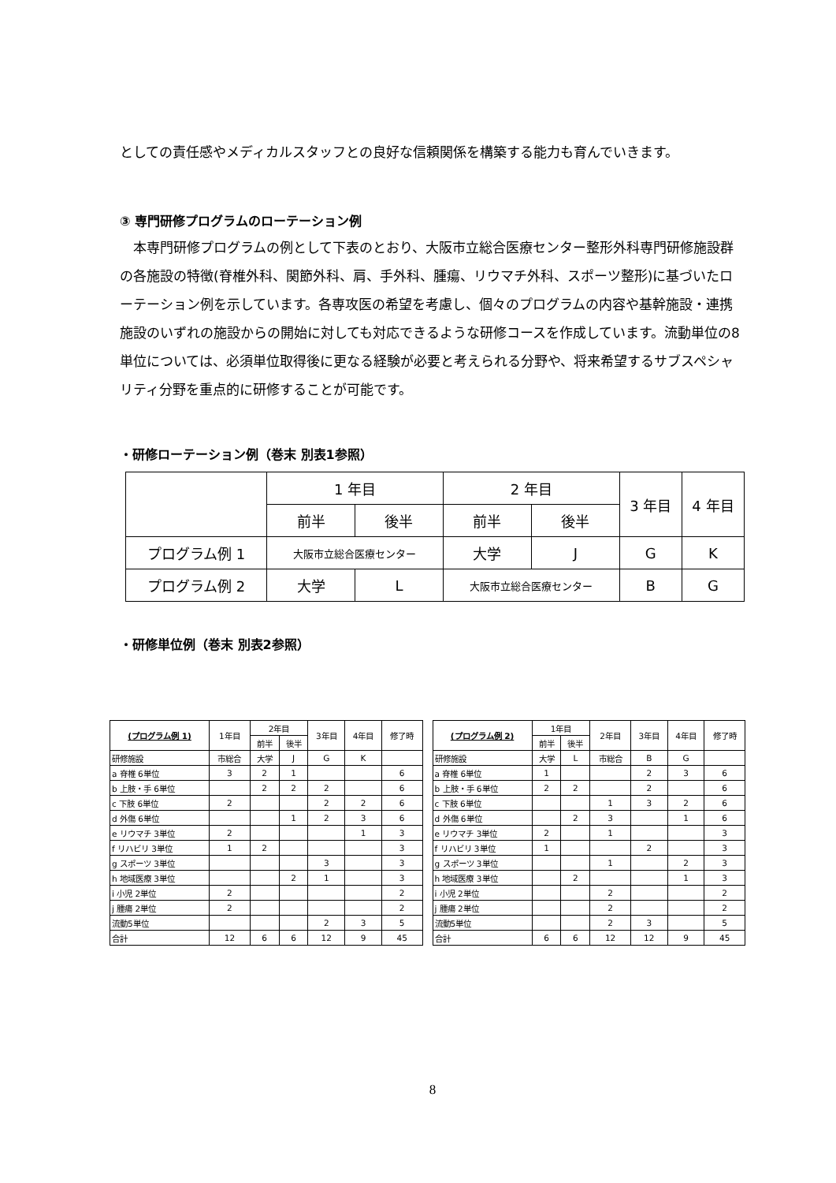としての責任感やメディカルスタッフとの良好な信頼関係を構築する能力も育んでいきます。
③ 専門研修プログラムのローテーション例
　本専門研修プログラムの例として下表のとおり、大阪市立総合医療センター整形外科専門研修施設群の各施設の特徴(脊椎外科、関節外科、肩、手外科、腫瘍、リウマチ外科、スポーツ整形)に基づいたローテーション例を示しています。各専攻医の希望を考慮し、個々のプログラムの内容や基幹施設・連携施設のいずれの施設からの開始に対しても対応できるような研修コースを作成しています。流動単位の8単位については、必須単位取得後に更なる経験が必要と考えられる分野や、将来希望するサブスペシャリティ分野を重点的に研修することが可能です。
・研修ローテーション例（巻末 別表1参照）
| | 1 年目 | | 2 年目 | | 3 年目 | 4 年目 |
| --- | --- | --- | --- | --- | --- | --- |
| | 前半 | 後半 | 前半 | 後半 | | |
| プログラム例 1 | 大阪市立総合医療センター | | 大学 | J | G | K |
| プログラム例 2 | 大学 | L | 大阪市立総合医療センター | | B | G |
・研修単位例（巻末 別表2参照）
| (プログラム例 1) | 1年目 | 2年目 | | 3年目 | 4年目 | 修了時 |
| --- | --- | --- | --- | --- | --- | --- |
| | | 前半 | 後半 | | | |
| 研修施設 | 市総合 | 大学 | J | G | K | |
| a 脊椎 6単位 | 3 | 2 | 1 | | | 6 |
| b 上肢・手 6単位 | | 2 | 2 | 2 | | 6 |
| c 下肢 6単位 | 2 | | | 2 | 2 | 6 |
| d 外傷 6単位 | | | 1 | 2 | 3 | 6 |
| e リウマチ 3単位 | 2 | | | | 1 | 3 |
| f リハビリ 3単位 | 1 | 2 | | | | 3 |
| g スポーツ 3単位 | | | | 3 | | 3 |
| h 地域医療 3単位 | | | 2 | 1 | | 3 |
| i 小児 2単位 | 2 | | | | | 2 |
| j 腫瘍 2単位 | 2 | | | | | 2 |
| 流動5単位 | | | | 2 | 3 | 5 |
| 合計 | 12 | 6 | 6 | 12 | 9 | 45 |
| (プログラム例 2) | 1年目 | | 2年目 | 3年目 | 4年目 | 修了時 |
| --- | --- | --- | --- | --- | --- | --- |
| | 前半 | 後半 | | | | |
| 研修施設 | 大学 | L | 市総合 | B | G | |
| a 脊椎 6単位 | 1 | | | 2 | 3 | 6 |
| b 上肢・手 6単位 | 2 | 2 | | 2 | | 6 |
| c 下肢 6単位 | | | 1 | 3 | 2 | 6 |
| d 外傷 6単位 | | 2 | 3 | | 1 | 6 |
| e リウマチ 3単位 | 2 | | 1 | | | 3 |
| f リハビリ 3単位 | 1 | | | 2 | | 3 |
| g スポーツ 3単位 | | | 1 | | 2 | 3 |
| h 地域医療 3単位 | | 2 | | | 1 | 3 |
| i 小児 2単位 | | | 2 | | | 2 |
| j 腫瘍 2単位 | | | 2 | | | 2 |
| 流動5単位 | | | 2 | 3 | | 5 |
| 合計 | 6 | 6 | 12 | 12 | 9 | 45 |
8